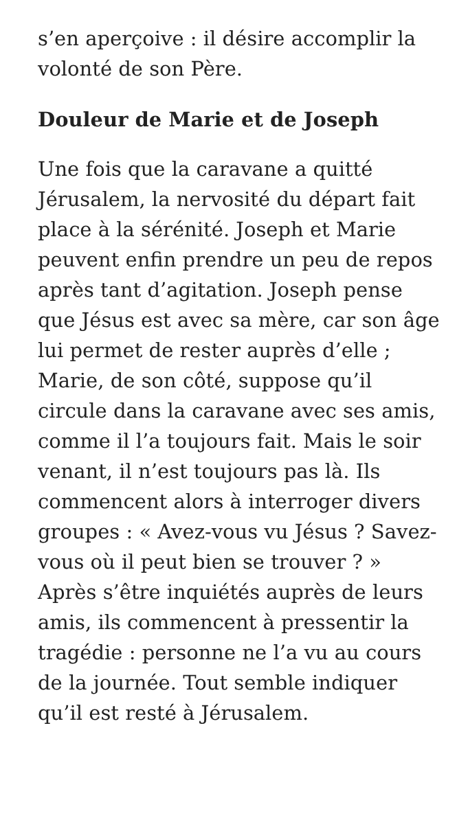s’en aperçoive : il désire accomplir la volonté de son Père.
Douleur de Marie et de Joseph
Une fois que la caravane a quitté Jérusalem, la nervosité du départ fait place à la sérénité. Joseph et Marie peuvent enfin prendre un peu de repos après tant d’agitation. Joseph pense que Jésus est avec sa mère, car son âge lui permet de rester auprès d’elle ; Marie, de son côté, suppose qu’il circule dans la caravane avec ses amis, comme il l’a toujours fait. Mais le soir venant, il n’est toujours pas là. Ils commencent alors à interroger divers groupes : « Avez-vous vu Jésus ? Savez-vous où il peut bien se trouver ? » Après s’être inquiétés auprès de leurs amis, ils commencent à pressentir la tragédie : personne ne l’a vu au cours de la journée. Tout semble indiquer qu’il est resté à Jérusalem.